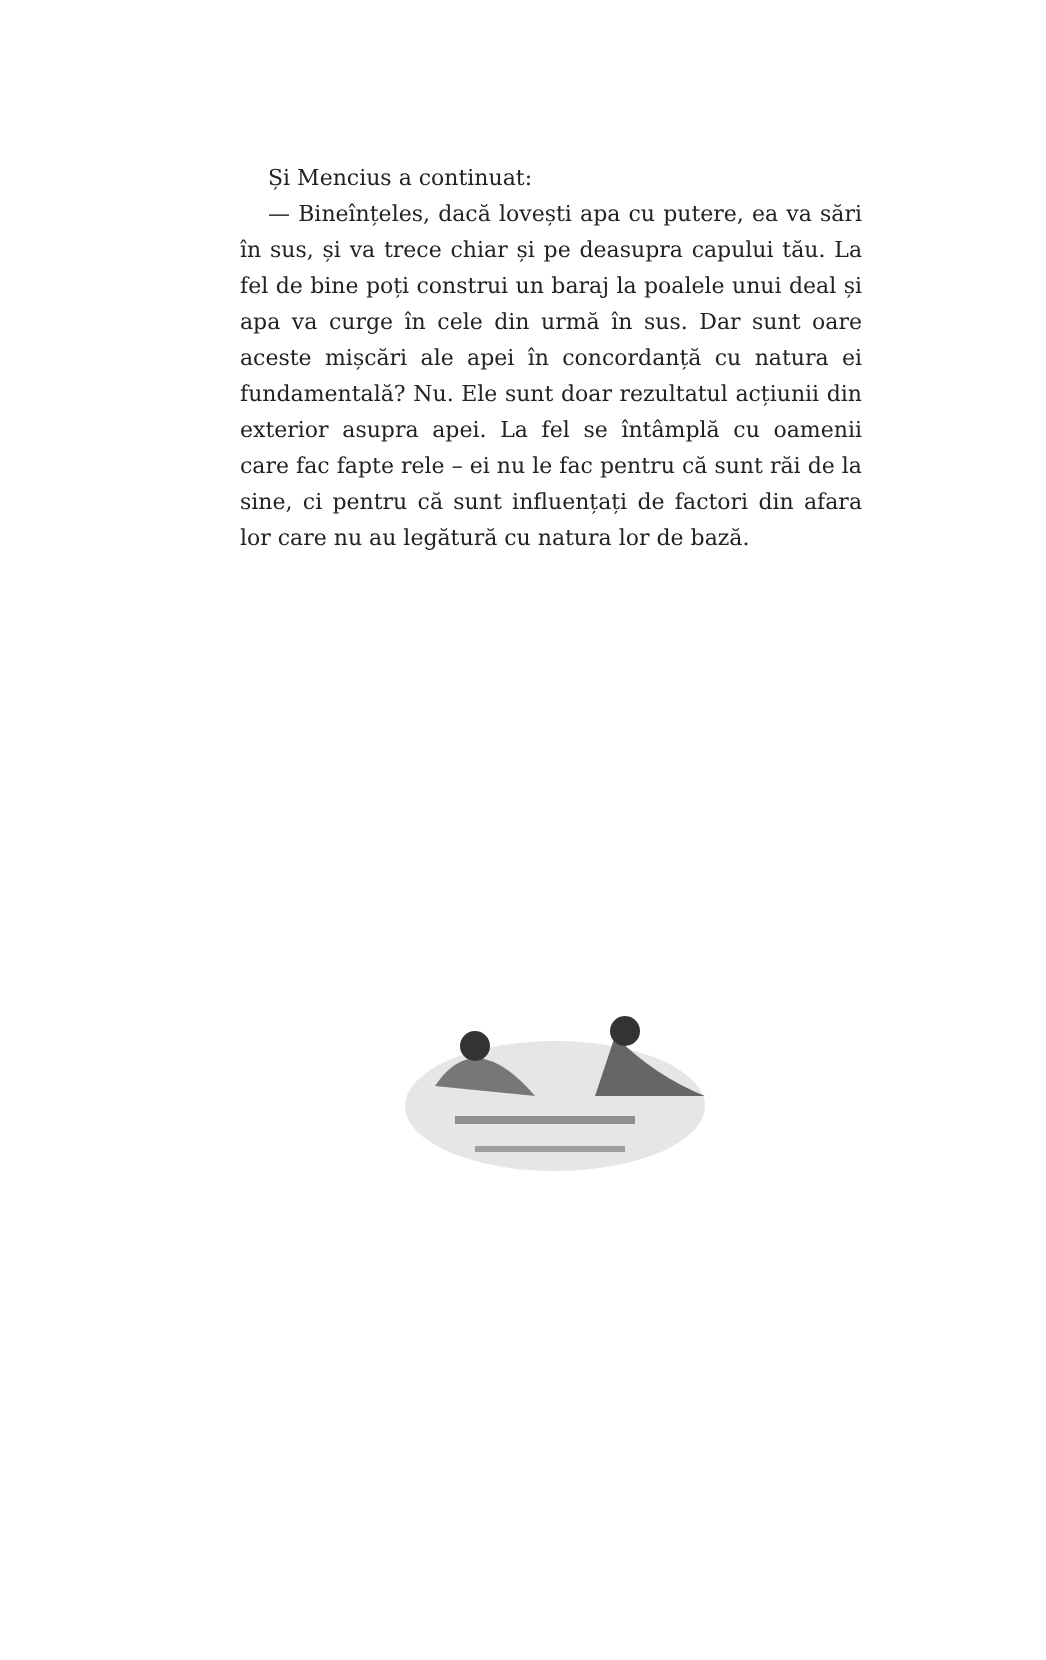Și Mencius a continuat:
— Bineînțeles, dacă lovești apa cu putere, ea va sări în sus, și va trece chiar și pe deasupra capului tău. La fel de bine poți construi un baraj la poalele unui deal și apa va curge în cele din urmă în sus. Dar sunt oare aceste mișcări ale apei în concordanță cu natura ei fundamentală? Nu. Ele sunt doar rezultatul acțiunii din exterior asupra apei. La fel se întâmplă cu oamenii care fac fapte rele – ei nu le fac pentru că sunt răi de la sine, ci pentru că sunt influențați de factori din afara lor care nu au legătură cu natura lor de bază.